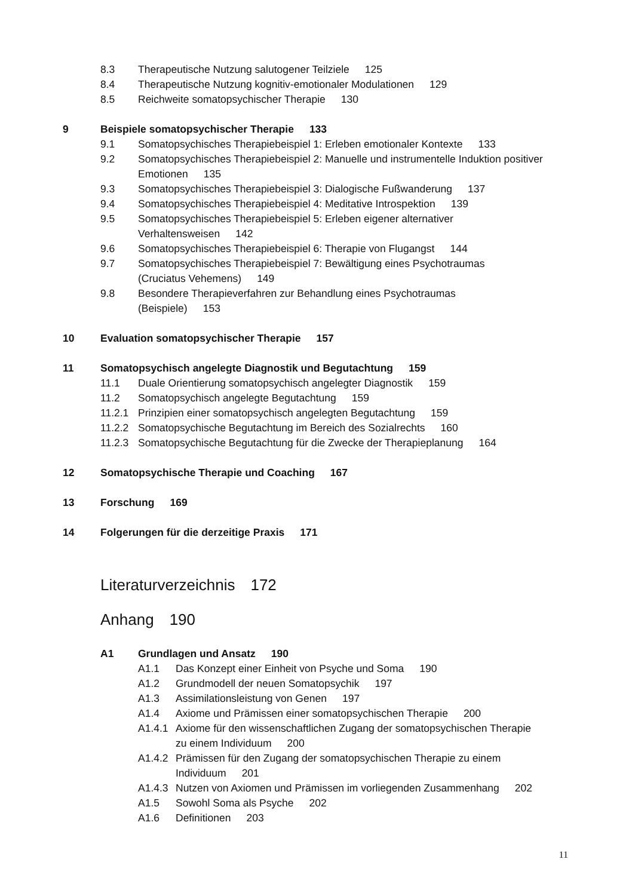8.3 Therapeutische Nutzung salutogener Teilziele 125
8.4 Therapeutische Nutzung kognitiv-emotionaler Modulationen 129
8.5 Reichweite somatopsychischer Therapie 130
9 Beispiele somatopsychischer Therapie 133
9.1 Somatopsychisches Therapiebeispiel 1: Erleben emotionaler Kontexte 133
9.2 Somatopsychisches Therapiebeispiel 2: Manuelle und instrumentelle Induktion positiver Emotionen 135
9.3 Somatopsychisches Therapiebeispiel 3: Dialogische Fußwanderung 137
9.4 Somatopsychisches Therapiebeispiel 4: Meditative Introspektion 139
9.5 Somatopsychisches Therapiebeispiel 5: Erleben eigener alternativer Verhaltensweisen 142
9.6 Somatopsychisches Therapiebeispiel 6: Therapie von Flugangst 144
9.7 Somatopsychisches Therapiebeispiel 7: Bewältigung eines Psychotraumas (Cruciatus Vehemens) 149
9.8 Besondere Therapieverfahren zur Behandlung eines Psychotraumas (Beispiele) 153
10 Evaluation somatopsychischer Therapie 157
11 Somatopsychisch angelegte Diagnostik und Begutachtung 159
11.1 Duale Orientierung somatopsychisch angelegter Diagnostik 159
11.2 Somatopsychisch angelegte Begutachtung 159
11.2.1 Prinzipien einer somatopsychisch angelegten Begutachtung 159
11.2.2 Somatopsychische Begutachtung im Bereich des Sozialrechts 160
11.2.3 Somatopsychische Begutachtung für die Zwecke der Therapieplanung 164
12 Somatopsychische Therapie und Coaching 167
13 Forschung 169
14 Folgerungen für die derzeitige Praxis 171
Literaturverzeichnis 172
Anhang 190
A1 Grundlagen und Ansatz 190
A1.1 Das Konzept einer Einheit von Psyche und Soma 190
A1.2 Grundmodell der neuen Somatopsychik 197
A1.3 Assimilationsleistung von Genen 197
A1.4 Axiome und Prämissen einer somatopsychischen Therapie 200
A1.4.1 Axiome für den wissenschaftlichen Zugang der somatopsychischen Therapie zu einem Individuum 200
A1.4.2 Prämissen für den Zugang der somatopsychischen Therapie zu einem Individuum 201
A1.4.3 Nutzen von Axiomen und Prämissen im vorliegenden Zusammenhang 202
A1.5 Sowohl Soma als Psyche 202
A1.6 Definitionen 203
11